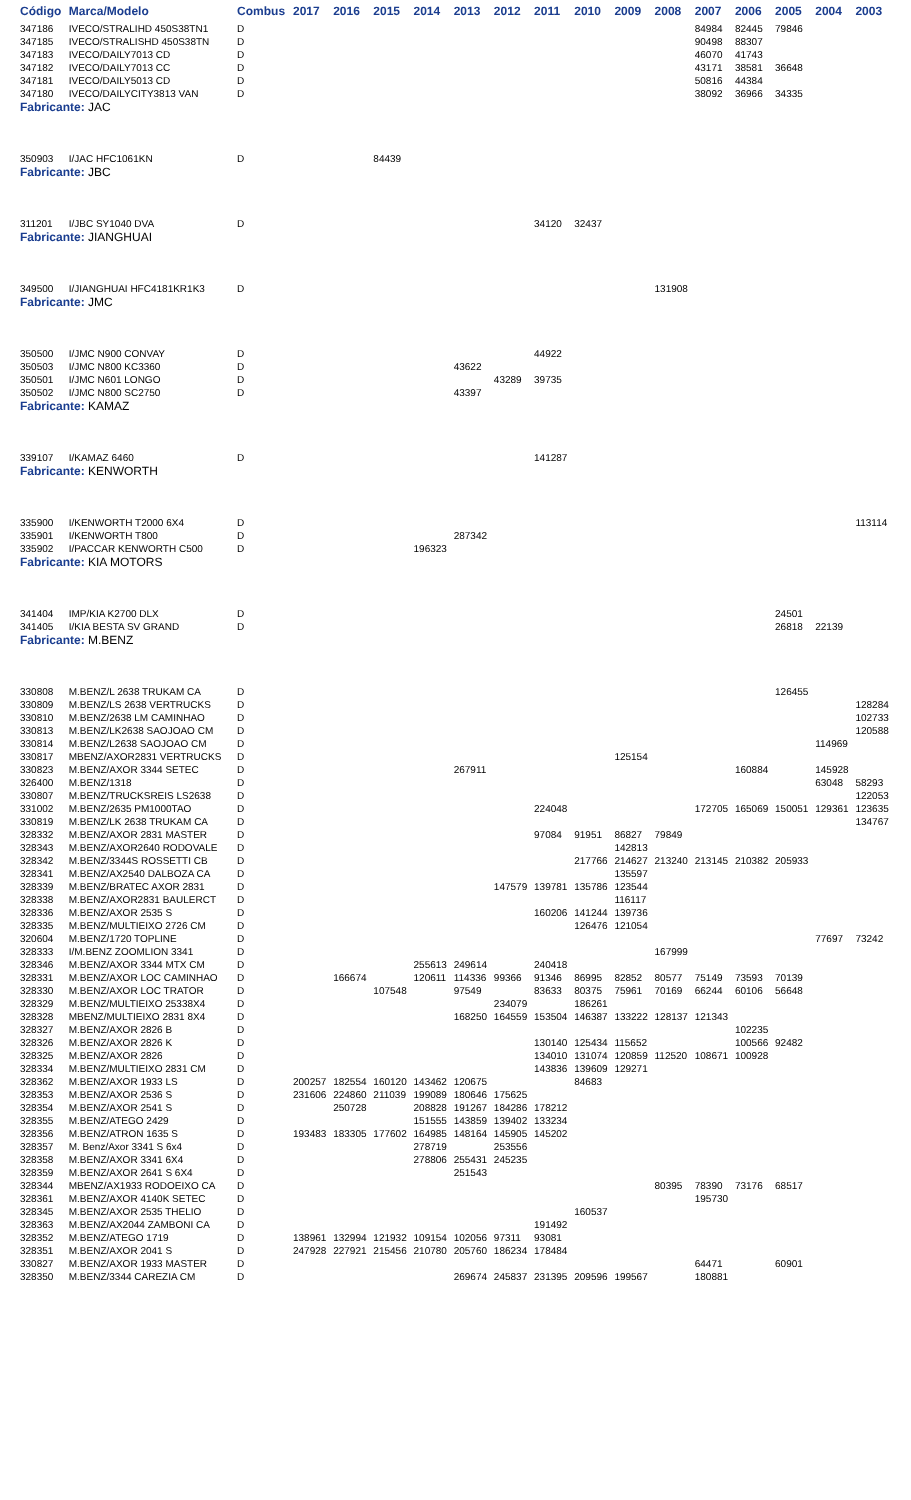| Código | Marca/Modelo | Combus | 2017 | 2016 | 2015 | 2014 | 2013 | 2012 | 2011 | 2010 | 2009 | 2008 | 2007 | 2006 | 2005 | 2004 | 2003 | |
| --- | --- | --- | --- | --- | --- | --- | --- | --- | --- | --- | --- | --- | --- | --- | --- | --- | --- | --- |
| 347186 | IVECO/STRALIHD 450S38TN1 | D | | | | | | | | | | | 84984 | 82445 | 79846 | | | |
| 347185 | IVECO/STRALISHD 450S38TN | D | | | | | | | | | | | 90498 | 88307 | | | | |
| 347183 | IVECO/DAILY7013 CD | D | | | | | | | | | | | 46070 | 41743 | | | | |
| 347182 | IVECO/DAILY7013 CC | D | | | | | | | | | | | 43171 | 38581 | 36648 | | | |
| 347181 | IVECO/DAILY5013 CD | D | | | | | | | | | | | 50816 | 44384 | | | | |
| 347180 | IVECO/DAILYCITY3813 VAN | D | | | | | | | | | | | 38092 | 36966 | 34335 | | | |
| Fabricante: JAC | | | | | | | | | | | | | | | | | | |
| 350903 | I/JAC HFC1061KN | D | | | 84439 | | | | | | | | | | | | | |
| Fabricante: JBC | | | | | | | | | | | | | | | | | | |
| 311201 | I/JBC SY1040 DVA | D | | | | | | | 34120 | 32437 | | | | | | | | |
| Fabricante: JIANGHUAI | | | | | | | | | | | | | | | | | | |
| 349500 | I/JIANGHUAI HFC4181KR1K3 | D | | | | | | | | | | 131908 | | | | | | |
| Fabricante: JMC | | | | | | | | | | | | | | | | | | |
| 350500 | I/JMC N900 CONVAY | D | | | | | | | 44922 | | | | | | | | | |
| 350503 | I/JMC N800 KC3360 | D | | | | | 43622 | | | | | | | | | | | |
| 350501 | I/JMC N601 LONGO | D | | | | | | 43289 | 39735 | | | | | | | | | |
| 350502 | I/JMC N800 SC2750 | D | | | | | 43397 | | | | | | | | | | | |
| Fabricante: KAMAZ | | | | | | | | | | | | | | | | | | |
| 339107 | I/KAMAZ 6460 | D | | | | | | | 141287 | | | | | | | | | |
| Fabricante: KENWORTH | | | | | | | | | | | | | | | | | | |
| 335900 | I/KENWORTH T2000 6X4 | D | | | | | | | | | | | | | | | 113114 | |
| 335901 | I/KENWORTH T800 | D | | | | | 287342 | | | | | | | | | | | |
| 335902 | I/PACCAR KENWORTH C500 | D | | | | 196323 | | | | | | | | | | | | |
| Fabricante: KIA MOTORS | | | | | | | | | | | | | | | | | | |
| 341404 | IMP/KIA K2700 DLX | D | | | | | | | | | | | | | 24501 | | | |
| 341405 | I/KIA BESTA SV GRAND | D | | | | | | | | | | | | | 26818 | 22139 | | |
| Fabricante: M.BENZ | | | | | | | | | | | | | | | | | | |
| 330808 | M.BENZ/L 2638 TRUKAM CA | D | | | | | | | | | | | | | 126455 | | | |
| 330809 | M.BENZ/LS 2638 VERTRUCKS | D | | | | | | | | | | | | | | | 128284 | |
| 330810 | M.BENZ/2638 LM CAMINHAO | D | | | | | | | | | | | | | | | 102733 | |
| 330813 | M.BENZ/LK2638 SAOJOAO CM | D | | | | | | | | | | | | | | | 120588 | |
| 330814 | M.BENZ/L2638 SAOJOAO CM | D | | | | | | | | | | | | | | 114969 | | |
| 330817 | MBENZ/AXOR2831 VERTRUCKS | D | | | | | | | | | 125154 | | | | | | | |
| 330823 | M.BENZ/AXOR 3344 SETEC | D | | | | | 267911 | | | | | | | 160884 | | 145928 | | |
| 326400 | M.BENZ/1318 | D | | | | | | | | | | | | | | 63048 | 58293 | |
| 330807 | M.BENZ/TRUCKSREIS LS2638 | D | | | | | | | | | | | | | | | 122053 | |
| 331002 | M.BENZ/2635 PM1000TAO | D | | | | | | | 224048 | | | | 172705 | 165069 | 150051 | 129361 | 123635 | |
| 330819 | M.BENZ/LK 2638 TRUKAM CA | D | | | | | | | | | | | | | | | 134767 | |
| 328332 | M.BENZ/AXOR 2831 MASTER | D | | | | | | | 97084 | 91951 | 86827 | 79849 | | | | | | |
| 328343 | M.BENZ/AXOR2640 RODOVALE | D | | | | | | | | | 142813 | | | | | | | |
| 328342 | M.BENZ/3344S ROSSETTI CB | D | | | | | | | | 217766 | 214627 | 213240 | 213145 | 210382 | 205933 | | | |
| 328341 | M.BENZ/AX2540 DALBOZA CA | D | | | | | | | | | 135597 | | | | | | | |
| 328339 | M.BENZ/BRATEC AXOR 2831 | D | | | | | | 147579 | 139781 | 135786 | 123544 | | | | | | | |
| 328338 | M.BENZ/AXOR2831 BAULERCT | D | | | | | | | | | 116117 | | | | | | | |
| 328336 | M.BENZ/AXOR 2535 S | D | | | | | | | 160206 | 141244 | 139736 | | | | | | | |
| 328335 | M.BENZ/MULTIEIXO 2726 CM | D | | | | | | | | 126476 | 121054 | | | | | | | |
| 320604 | M.BENZ/1720 TOPLINE | D | | | | | | | | | | | | | | 77697 | 73242 | |
| 328333 | I/M.BENZ ZOOMLION 3341 | D | | | | | | | | | | 167999 | | | | | | |
| 328346 | M.BENZ/AXOR 3344 MTX CM | D | | | | 255613 | 249614 | | 240418 | | | | | | | | | |
| 328331 | M.BENZ/AXOR LOC CAMINHAO | D | | 166674 | | 120611 | 114336 | 99366 | 91346 | 86995 | 82852 | 80577 | 75149 | 73593 | 70139 | | | |
| 328330 | M.BENZ/AXOR LOC TRATOR | D | | | 107548 | | 97549 | | 83633 | 80375 | 75961 | 70169 | 66244 | 60106 | 56648 | | | |
| 328329 | M.BENZ/MULTIEIXO 25338X4 | D | | | | | | 234079 | | 186261 | | | | | | | | |
| 328328 | MBENZ/MULTIEIXO 2831 8X4 | D | | | | | 168250 | 164559 | 153504 | 146387 | 133222 | 128137 | 121343 | | | | | |
| 328327 | M.BENZ/AXOR 2826 B | D | | | | | | | | | | | | 102235 | | | | |
| 328326 | M.BENZ/AXOR 2826 K | D | | | | | | | 130140 | 125434 | 115652 | | | 100566 | 92482 | | | |
| 328325 | M.BENZ/AXOR 2826 | D | | | | | | | 134010 | 131074 | 120859 | 112520 | 108671 | 100928 | | | | |
| 328334 | M.BENZ/MULTIEIXO 2831 CM | D | | | | | | | 143836 | 139609 | 129271 | | | | | | | |
| 328362 | M.BENZ/AXOR 1933 LS | D | 200257 | 182554 | 160120 | 143462 | 120675 | | | 84683 | | | | | | | | |
| 328353 | M.BENZ/AXOR 2536 S | D | 231606 | 224860 | 211039 | 199089 | 180646 | 175625 | | | | | | | | | | |
| 328354 | M.BENZ/AXOR 2541 S | D | | 250728 | | 208828 | 191267 | 184286 | 178212 | | | | | | | | | |
| 328355 | M.BENZ/ATEGO 2429 | D | | | | 151555 | 143859 | 139402 | 133234 | | | | | | | | | |
| 328356 | M.BENZ/ATRON 1635 S | D | 193483 | 183305 | 177602 | 164985 | 148164 | 145905 | 145202 | | | | | | | | | |
| 328357 | M. Benz/Axor 3341 S 6x4 | D | | | | 278719 | | 253556 | | | | | | | | | | |
| 328358 | M.BENZ/AXOR 3341 6X4 | D | | | | 278806 | 255431 | 245235 | | | | | | | | | | |
| 328359 | M.BENZ/AXOR 2641 S 6X4 | D | | | | | 251543 | | | | | | | | | | | |
| 328344 | MBENZ/AX1933 RODOEIXO CA | D | | | | | | | | | | 80395 | 78390 | 73176 | 68517 | | | |
| 328361 | M.BENZ/AXOR 4140K SETEC | D | | | | | | | | | | | 195730 | | | | | |
| 328345 | M.BENZ/AXOR 2535 THELIO | D | | | | | | | | 160537 | | | | | | | | |
| 328363 | M.BENZ/AX2044 ZAMBONI CA | D | | | | | | | 191492 | | | | | | | | | |
| 328352 | M.BENZ/ATEGO 1719 | D | 138961 | 132994 | 121932 | 109154 | 102056 | 97311 | 93081 | | | | | | | | | |
| 328351 | M.BENZ/AXOR 2041 S | D | 247928 | 227921 | 215456 | 210780 | 205760 | 186234 | 178484 | | | | | | | | | |
| 330827 | M.BENZ/AXOR 1933 MASTER | D | | | | | | | | | | | 64471 | | 60901 | | | |
| 328350 | M.BENZ/3344 CAREZIA CM | D | | | | | 269674 | 245837 | 231395 | 209596 | 199567 | | 180881 | | | | | |